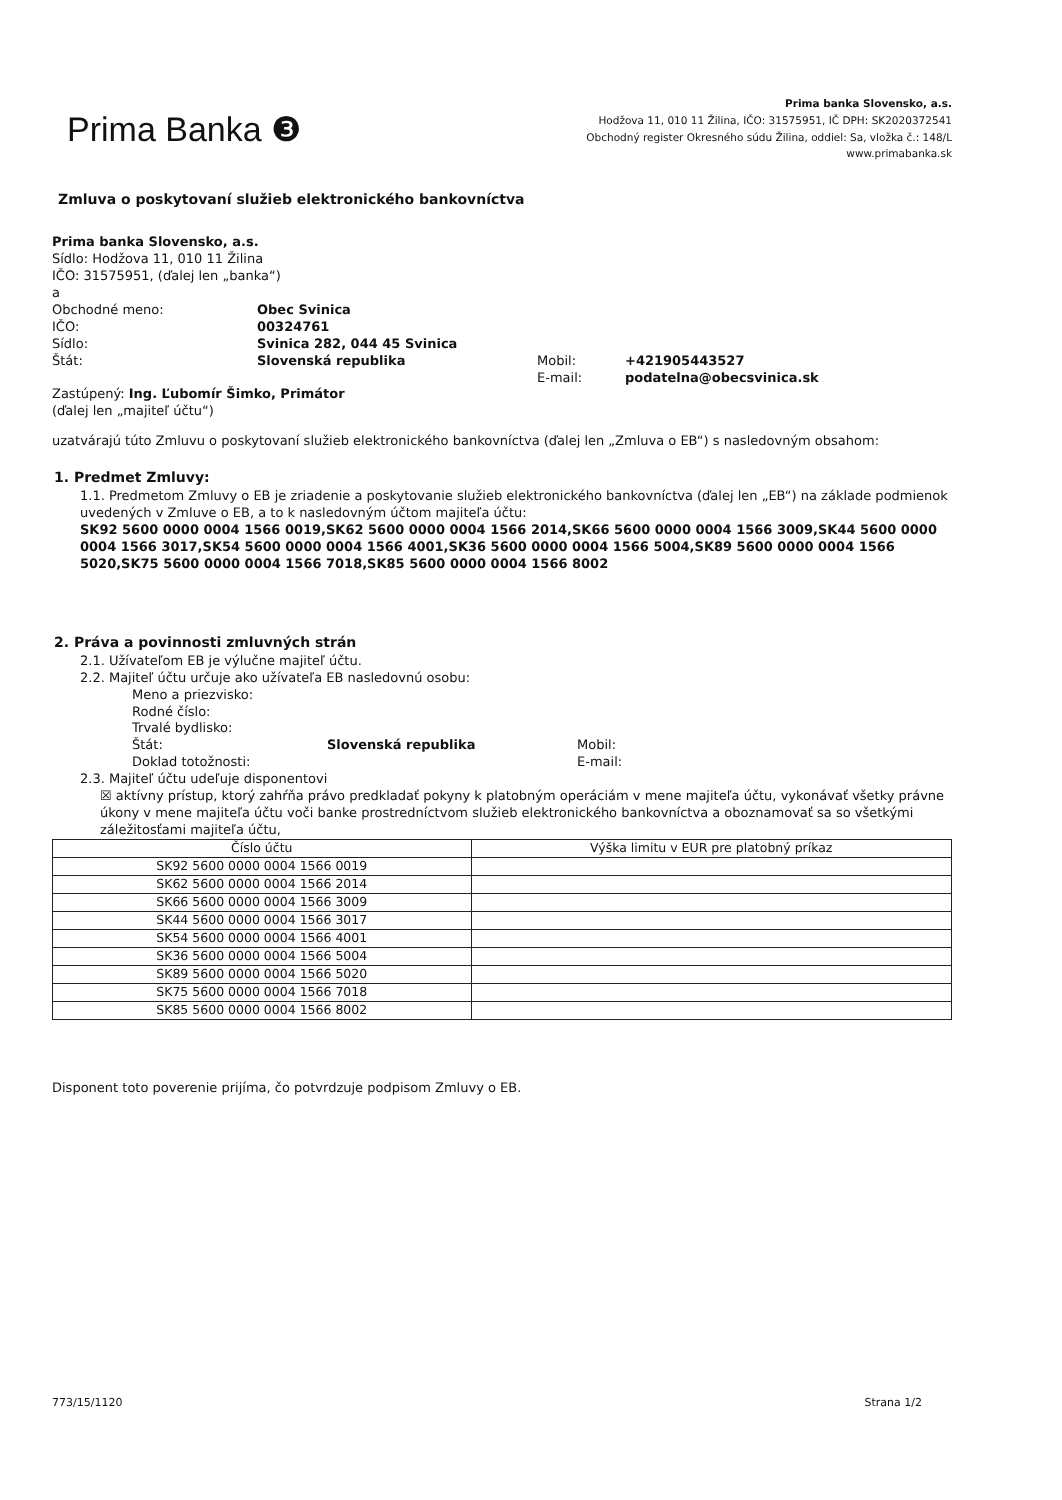Prima Banka ❸
Prima banka Slovensko, a.s.
Hodžova 11, 010 11 Žilina, IČO: 31575951, IČ DPH: SK2020372541
Obchodný register Okresného súdu Žilina, oddiel: Sa, vložka č.: 148/L
www.primabanka.sk
Zmluva o poskytovaní služieb elektronického bankovníctva
Prima banka Slovensko, a.s.
Sídlo: Hodžova 11, 010 11 Žilina
IČO: 31575951, (ďalej len „banka“)
a
Obchodné meno:
Obec Svinica
IČO:
00324761
Sídlo:
Svinica 282, 044 45 Svinica
Štát:
Slovenská republika
Mobil:
+421905443527
E-mail:
podatelna@obecsvinica.sk
Zastúpený: Ing. Ľubomír Šimko, Primátor
(ďalej len „majiteľ účtu“)
uzatvárajú túto Zmluvu o poskytovaní služieb elektronického bankovníctva (ďalej len „Zmluva o EB“) s nasledovným obsahom:
1. Predmet Zmluvy:
1.1. Predmetom Zmluvy o EB je zriadenie a poskytovanie služieb elektronického bankovníctva (ďalej len „EB“) na základe podmienok uvedených v Zmluve o EB, a to k nasledovným účtom majiteľa účtu:
SK92 5600 0000 0004 1566 0019,SK62 5600 0000 0004 1566 2014,SK66 5600 0000 0004 1566 3009,SK44 5600 0000 0004 1566 3017,SK54 5600 0000 0004 1566 4001,SK36 5600 0000 0004 1566 5004,SK89 5600 0000 0004 1566 5020,SK75 5600 0000 0004 1566 7018,SK85 5600 0000 0004 1566 8002
2. Práva a povinnosti zmluvných strán
2.1. Užívateľom EB je výlučne majiteľ účtu.
2.2. Majiteľ účtu určuje ako užívateľa EB nasledovnú osobu:
Meno a priezvisko:
Rodné číslo:
Trvalé bydlisko:
Štát:
Slovenská republika
Mobil:
Doklad totožnosti:
E-mail:
2.3. Majiteľ účtu udeľuje disponentovi
☒ aktívny prístup, ktorý zahŕňa právo predkladať pokyny k platobným operáciám v mene majiteľa účtu, vykonávať všetky právne úkony v mene majiteľa účtu voči banke prostredníctvom služieb elektronického bankovníctva a oboznamovať sa so všetkými záležitosťami majiteľa účtu,
| Číslo účtu | Výška limitu v EUR pre platobný príkaz |
| --- | --- |
| SK92 5600 0000 0004 1566 0019 | |
| SK62 5600 0000 0004 1566 2014 | |
| SK66 5600 0000 0004 1566 3009 | |
| SK44 5600 0000 0004 1566 3017 | |
| SK54 5600 0000 0004 1566 4001 | |
| SK36 5600 0000 0004 1566 5004 | |
| SK89 5600 0000 0004 1566 5020 | |
| SK75 5600 0000 0004 1566 7018 | |
| SK85 5600 0000 0004 1566 8002 | |
Disponent toto poverenie prijíma, čo potvrdzuje podpisom Zmluvy o EB.
773/15/1120 Strana 1/2